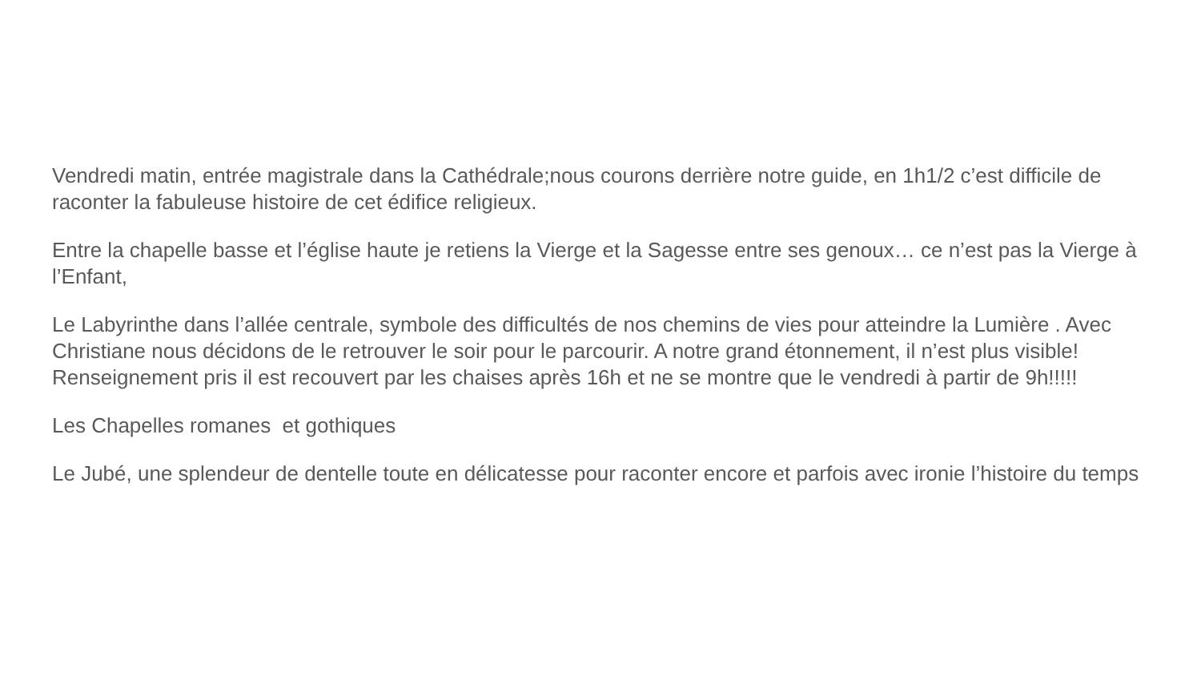Vendredi matin, entrée magistrale dans la Cathédrale;nous courons derrière notre guide, en 1h1/2 c’est difficile de raconter la fabuleuse histoire de cet édifice religieux.
Entre la chapelle basse et l’église haute je retiens la Vierge et la Sagesse entre ses genoux… ce n’est pas la Vierge à l’Enfant,
Le Labyrinthe dans l’allée centrale, symbole des difficultés de nos chemins de vies pour atteindre la Lumière . Avec Christiane nous décidons de le retrouver le soir pour le parcourir. A notre grand étonnement, il n’est plus visible! Renseignement pris il est recouvert par les chaises après 16h et ne se montre que le vendredi à partir de 9h!!!!!
Les Chapelles romanes et gothiques
Le Jubé, une splendeur de dentelle toute en délicatesse pour raconter encore et parfois avec ironie l’histoire du temps